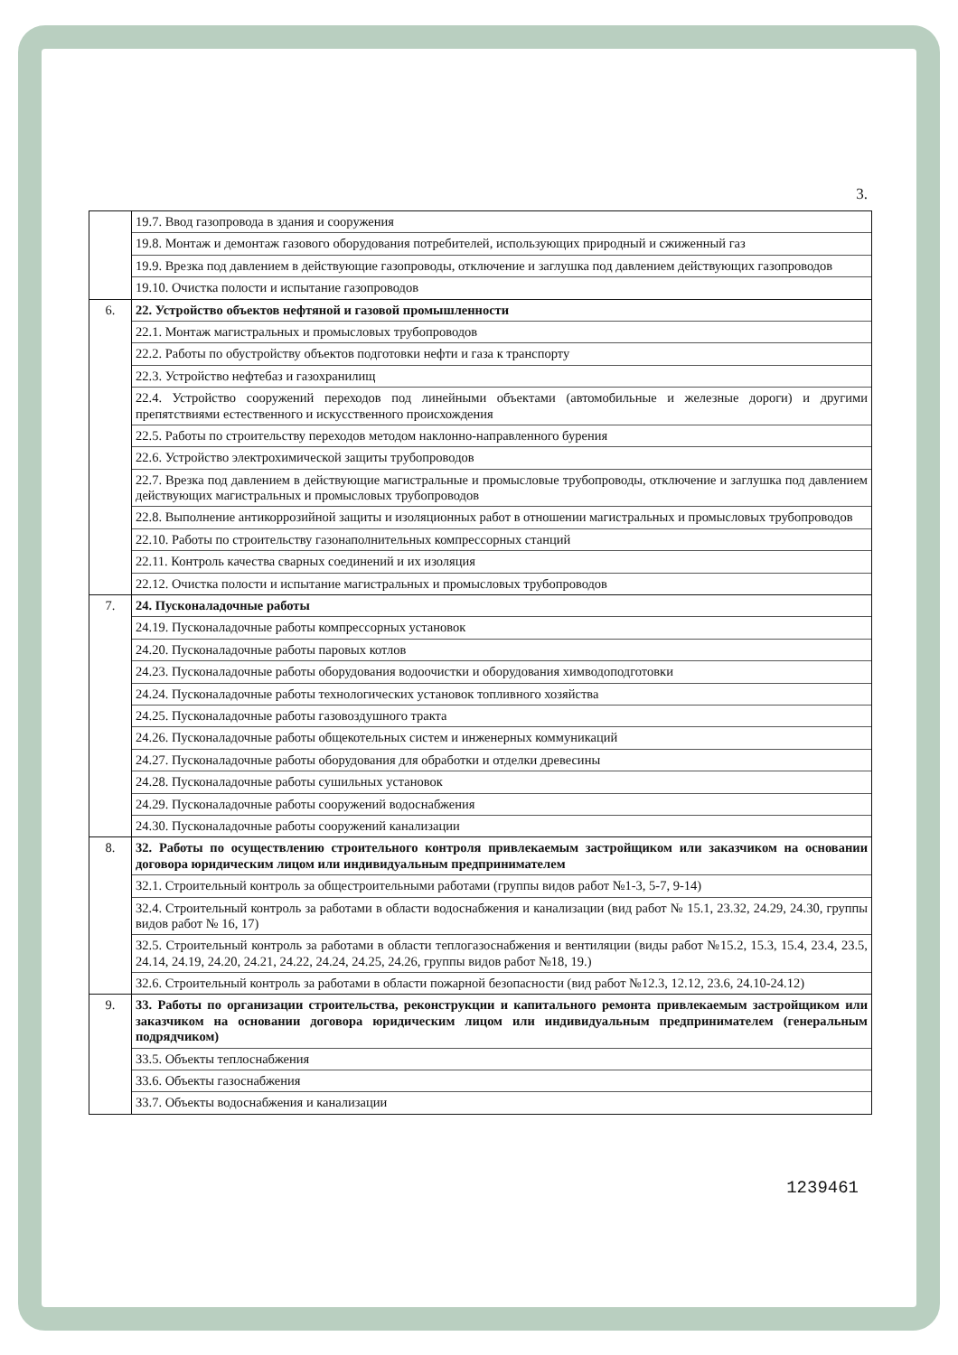3.
| | 19.7. Ввод газопровода в здания и сооружения 19.8. Монтаж и демонтаж газового оборудования потребителей, использующих природный и сжиженный газ 19.9. Врезка под давлением в действующие газопроводы, отключение и заглушка под давлением действующих газопроводов 19.10. Очистка полости и испытание газопроводов |
| 6. | 22. Устройство объектов нефтяной и газовой промышленности 22.1. Монтаж магистральных и промысловых трубопроводов 22.2. Работы по обустройству объектов подготовки нефти и газа к транспорту 22.3. Устройство нефтебаз и газохранилищ 22.4. Устройство сооружений переходов под линейными объектами (автомобильные и железные дороги) и другими препятствиями естественного и искусственного происхождения 22.5. Работы по строительству переходов методом наклонно-направленного бурения 22.6. Устройство электрохимической защиты трубопроводов 22.7. Врезка под давлением в действующие магистральные и промысловые трубопроводы, отключение и заглушка под давлением действующих магистральных и промысловых трубопроводов 22.8. Выполнение антикоррозийной защиты и изоляционных работ в отношении магистральных и промысловых трубопроводов 22.10. Работы по строительству газонаполнительных компрессорных станций 22.11. Контроль качества сварных соединений и их изоляция 22.12. Очистка полости и испытание магистральных и промысловых трубопроводов |
| 7. | 24. Пусконаладочные работы 24.19. Пусконаладочные работы компрессорных установок 24.20. Пусконаладочные работы паровых котлов 24.23. Пусконаладочные работы оборудования водоочистки и оборудования химводоподготовки 24.24. Пусконаладочные работы технологических установок топливного хозяйства 24.25. Пусконаладочные работы газовоздушного тракта 24.26. Пусконаладочные работы общекотельных систем и инженерных коммуникаций 24.27. Пусконаладочные работы оборудования для обработки и отделки древесины 24.28. Пусконаладочные работы сушильных установок 24.29. Пусконаладочные работы сооружений водоснабжения 24.30. Пусконаладочные работы сооружений канализации |
| 8. | 32. Работы по осуществлению строительного контроля привлекаемым застройщиком или заказчиком на основании договора юридическим лицом или индивидуальным предпринимателем 32.1. Строительный контроль за общестроительными работами (группы видов работ №1-3, 5-7, 9-14) 32.4. Строительный контроль за работами в области водоснабжения и канализации (вид работ № 15.1, 23.32, 24.29, 24.30, группы видов работ № 16, 17) 32.5. Строительный контроль за работами в области теплогазоснабжения и вентиляции (виды работ №15.2, 15.3, 15.4, 23.4, 23.5, 24.14, 24.19, 24.20, 24.21, 24.22, 24.24, 24.25, 24.26, группы видов работ №18, 19.) 32.6. Строительный контроль за работами в области пожарной безопасности (вид работ №12.3, 12.12, 23.6, 24.10-24.12) |
| 9. | 33. Работы по организации строительства, реконструкции и капитального ремонта привлекаемым застройщиком или заказчиком на основании договора юридическим лицом или индивидуальным предпринимателем (генеральным подрядчиком) 33.5. Объекты теплоснабжения 33.6. Объекты газоснабжения 33.7. Объекты водоснабжения и канализации |
1239461